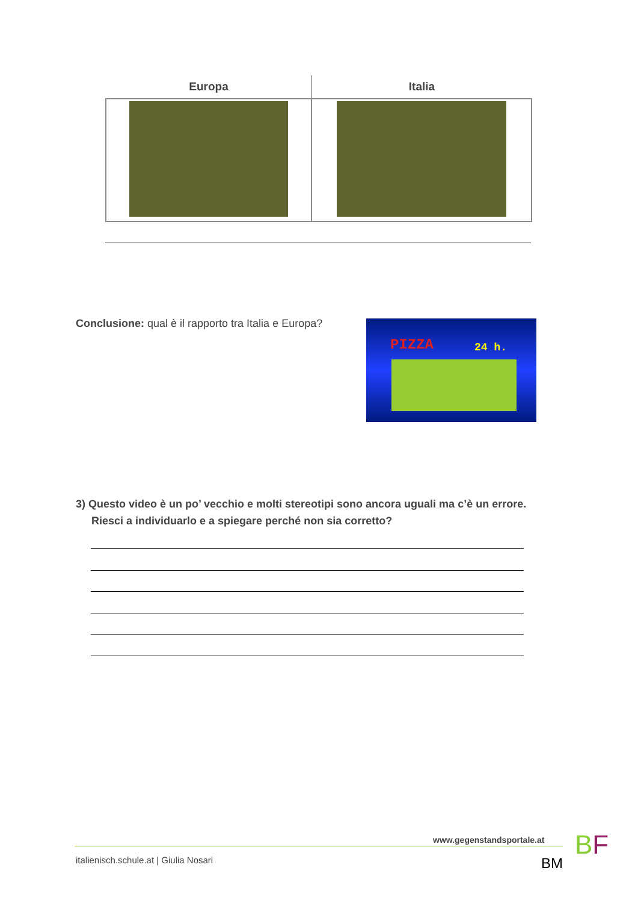| Europa | Italia |
| --- | --- |
Conclusione: qual è il rapporto tra Italia e Europa?
PIZZA 24 h.
3) Questo video è un po’ vecchio e molti stereotipi sono ancora uguali ma c’è un errore.
Riesci a individuarlo e a spiegare perché non sia corretto?
www.gegenstandsportale.at
italienisch.schule.at | Giulia Nosari
BM
BF